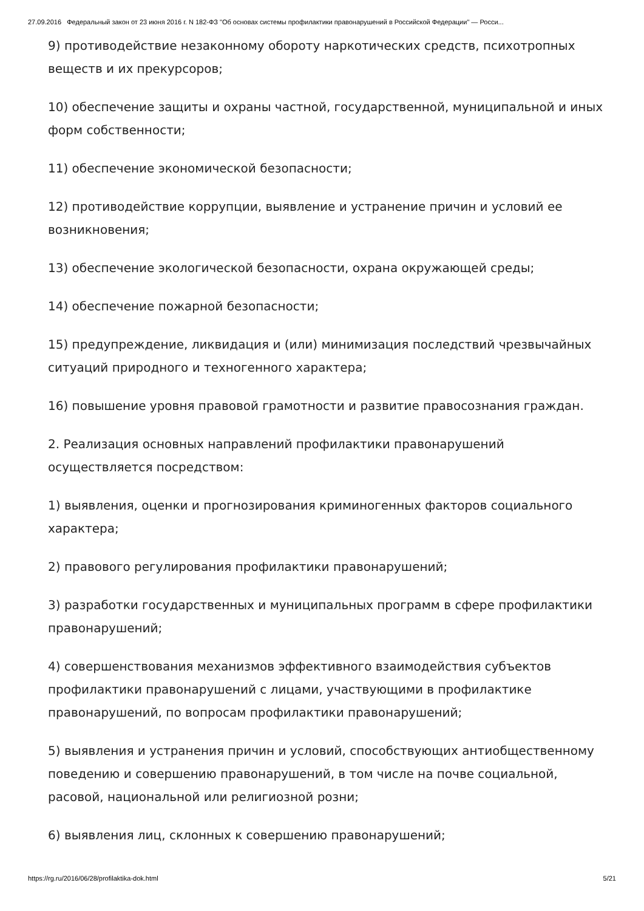27.09.2016 Федеральный закон от 23 июня 2016 г. N 182-ФЗ "Об основах системы профилактики правонарушений в Российской Федерации" — Росси...
9) противодействие незаконному обороту наркотических средств, психотропных веществ и их прекурсоров;
10) обеспечение защиты и охраны частной, государственной, муниципальной и иных форм собственности;
11) обеспечение экономической безопасности;
12) противодействие коррупции, выявление и устранение причин и условий ее возникновения;
13) обеспечение экологической безопасности, охрана окружающей среды;
14) обеспечение пожарной безопасности;
15) предупреждение, ликвидация и (или) минимизация последствий чрезвычайных ситуаций природного и техногенного характера;
16) повышение уровня правовой грамотности и развитие правосознания граждан.
2. Реализация основных направлений профилактики правонарушений осуществляется посредством:
1) выявления, оценки и прогнозирования криминогенных факторов социального характера;
2) правового регулирования профилактики правонарушений;
3) разработки государственных и муниципальных программ в сфере профилактики правонарушений;
4) совершенствования механизмов эффективного взаимодействия субъектов профилактики правонарушений с лицами, участвующими в профилактике правонарушений, по вопросам профилактики правонарушений;
5) выявления и устранения причин и условий, способствующих антиобщественному поведению и совершению правонарушений, в том числе на почве социальной, расовой, национальной или религиозной розни;
6) выявления лиц, склонных к совершению правонарушений;
https://rg.ru/2016/06/28/profilaktika-dok.html 5/21